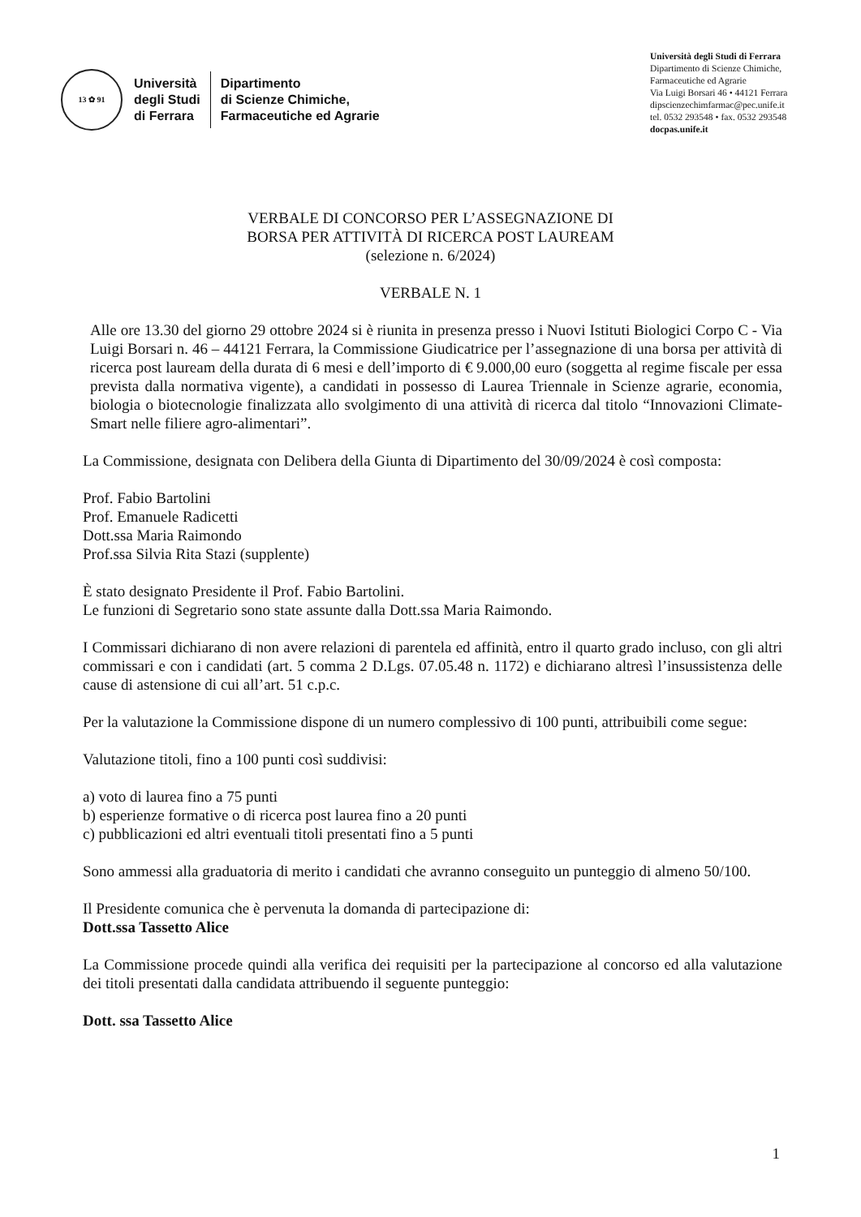13 ✿ 91
Università
degli Studi
di Ferrara
Dipartimento
di Scienze Chimiche,
Farmaceutiche ed Agrarie
Università degli Studi di Ferrara
Dipartimento di Scienze Chimiche,
Farmaceutiche ed Agrarie
Via Luigi Borsari 46 • 44121 Ferrara
dipscienzechimfarmac@pec.unife.it
tel. 0532 293548 • fax. 0532 293548
docpas.unife.it
VERBALE DI CONCORSO PER L’ASSEGNAZIONE DI
BORSA PER ATTIVITÀ DI RICERCA POST LAUREAM
(selezione n. 6/2024)
VERBALE N. 1
Alle ore 13.30 del giorno 29 ottobre 2024 si è riunita in presenza presso i Nuovi Istituti Biologici Corpo C - Via Luigi Borsari n. 46 – 44121 Ferrara, la Commissione Giudicatrice per l’assegnazione di una borsa per attività di ricerca post lauream della durata di 6 mesi e dell’importo di € 9.000,00 euro (soggetta al regime fiscale per essa prevista dalla normativa vigente), a candidati in possesso di Laurea Triennale in Scienze agrarie, economia, biologia o biotecnologie finalizzata allo svolgimento di una attività di ricerca dal titolo “Innovazioni Climate-Smart nelle filiere agro-alimentari”.
La Commissione, designata con Delibera della Giunta di Dipartimento del 30/09/2024 è così composta:
Prof. Fabio Bartolini
Prof. Emanuele Radicetti
Dott.ssa Maria Raimondo
Prof.ssa Silvia Rita Stazi (supplente)
È stato designato Presidente il Prof. Fabio Bartolini.
Le funzioni di Segretario sono state assunte dalla Dott.ssa Maria Raimondo.
I Commissari dichiarano di non avere relazioni di parentela ed affinità, entro il quarto grado incluso, con gli altri commissari e con i candidati (art. 5 comma 2 D.Lgs. 07.05.48 n. 1172) e dichiarano altresì l’insussistenza delle cause di astensione di cui all’art. 51 c.p.c.
Per la valutazione la Commissione dispone di un numero complessivo di 100 punti, attribuibili come segue:
Valutazione titoli, fino a 100 punti così suddivisi:
a) voto di laurea fino a 75 punti
b) esperienze formative o di ricerca post laurea fino a 20 punti
c) pubblicazioni ed altri eventuali titoli presentati fino a 5 punti
Sono ammessi alla graduatoria di merito i candidati che avranno conseguito un punteggio di almeno 50/100.
Il Presidente comunica che è pervenuta la domanda di partecipazione di:
Dott.ssa Tassetto Alice
La Commissione procede quindi alla verifica dei requisiti per la partecipazione al concorso ed alla valutazione dei titoli presentati dalla candidata attribuendo il seguente punteggio:
Dott. ssa Tassetto Alice
1